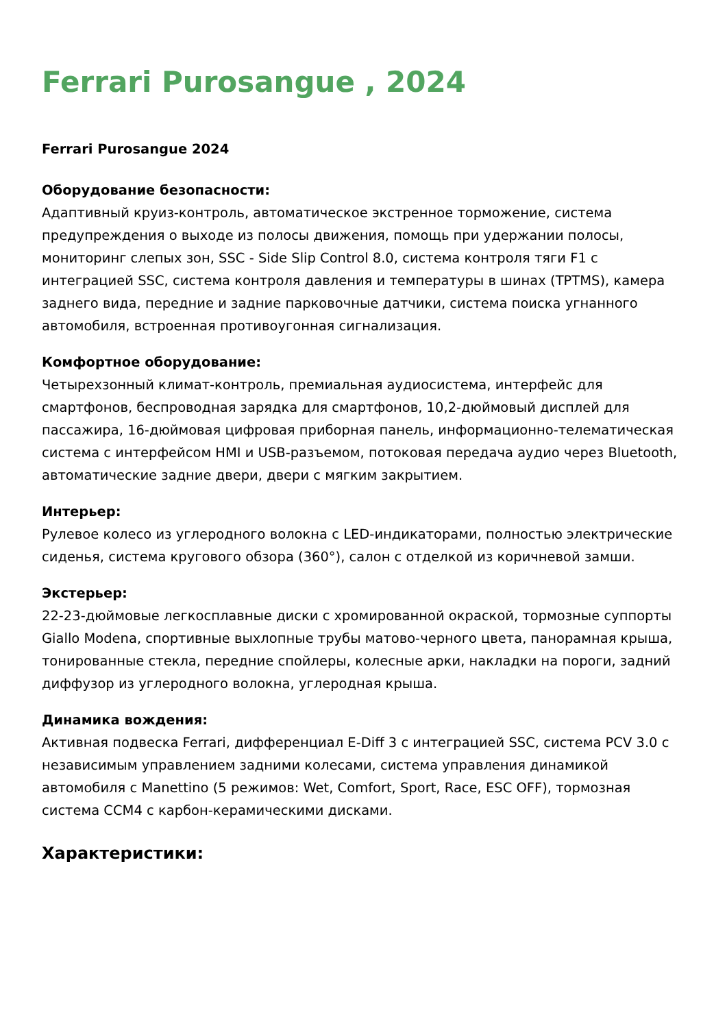Ferrari Purosangue , 2024
Ferrari Purosangue 2024
Оборудование безопасности:
Адаптивный круиз-контроль, автоматическое экстренное торможение, система предупреждения о выходе из полосы движения, помощь при удержании полосы, мониторинг слепых зон, SSC - Side Slip Control 8.0, система контроля тяги F1 с интеграцией SSC, система контроля давления и температуры в шинах (TPTMS), камера заднего вида, передние и задние парковочные датчики, система поиска угнанного автомобиля, встроенная противоугонная сигнализация.
Комфортное оборудование:
Четырехзонный климат-контроль, премиальная аудиосистема, интерфейс для смартфонов, беспроводная зарядка для смартфонов, 10,2-дюймовый дисплей для пассажира, 16-дюймовая цифровая приборная панель, информационно-телематическая система с интерфейсом HMI и USB-разъемом, потоковая передача аудио через Bluetooth, автоматические задние двери, двери с мягким закрытием.
Интерьер:
Рулевое колесо из углеродного волокна с LED-индикаторами, полностью электрические сиденья, система кругового обзора (360°), салон с отделкой из коричневой замши.
Экстерьер:
22-23-дюймовые легкосплавные диски с хромированной окраской, тормозные суппорты Giallo Modena, спортивные выхлопные трубы матово-черного цвета, панорамная крыша, тонированные стекла, передние спойлеры, колесные арки, накладки на пороги, задний диффузор из углеродного волокна, углеродная крыша.
Динамика вождения:
Активная подвеска Ferrari, дифференциал E-Diff 3 с интеграцией SSC, система PCV 3.0 с независимым управлением задними колесами, система управления динамикой автомобиля с Manettino (5 режимов: Wet, Comfort, Sport, Race, ESC OFF), тормозная система CCM4 с карбон-керамическими дисками.
Характеристики: